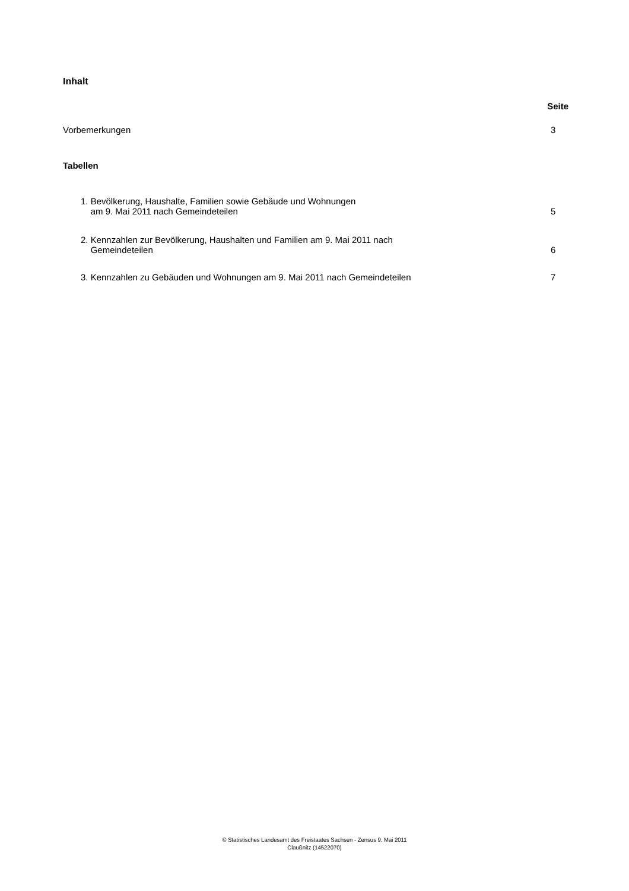Inhalt
Seite
Vorbemerkungen 3
Tabellen
1. Bevölkerung, Haushalte, Familien sowie Gebäude und Wohnungen
am 9. Mai 2011 nach Gemeindeteilen 5
2. Kennzahlen zur Bevölkerung, Haushalten und Familien am 9. Mai 2011 nach
Gemeindeteilen 6
3. Kennzahlen zu Gebäuden und Wohnungen am 9. Mai 2011 nach Gemeindeteilen 7
© Statistisches Landesamt des Freistaates Sachsen - Zensus 9. Mai 2011
Claußnitz (14522070)